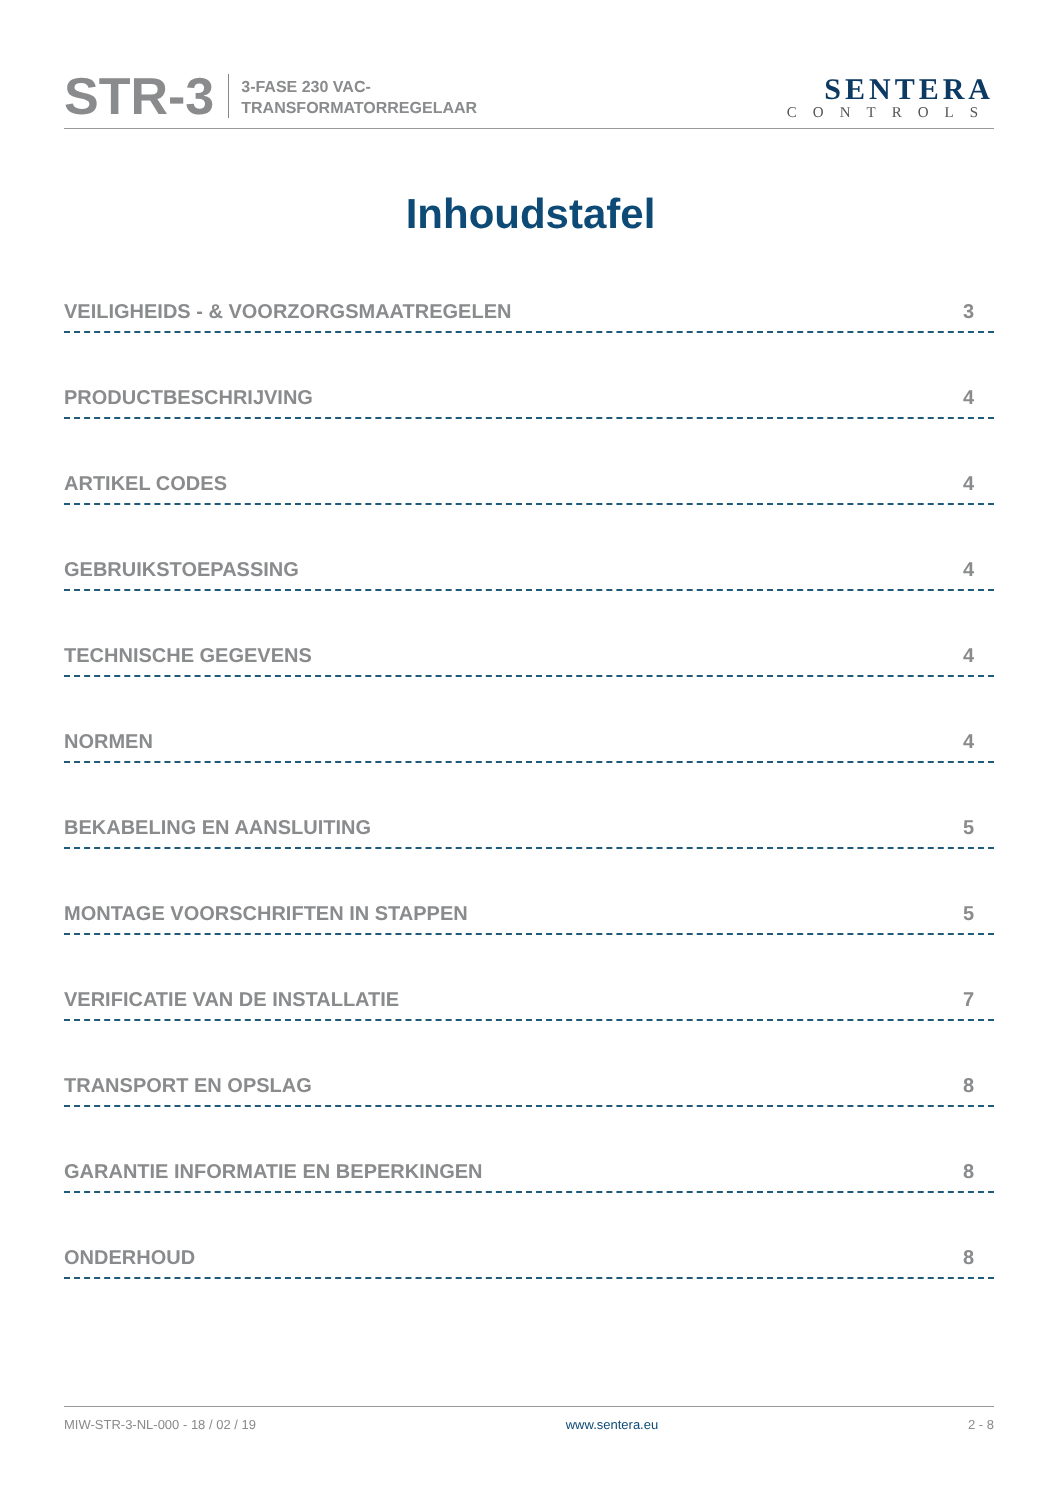STR-3
3-FASE 230 VAC-
TRANSFORMATORREGELAAR
SENTERA
CONTROLS
Inhoudstafel
VEILIGHEIDS - & VOORZORGSMAATREGELEN 3
PRODUCTBESCHRIJVING 4
ARTIKEL CODES 4
GEBRUIKSTOEPASSING 4
TECHNISCHE GEGEVENS 4
NORMEN 4
BEKABELING EN AANSLUITING 5
MONTAGE VOORSCHRIFTEN IN STAPPEN 5
VERIFICATIE VAN DE INSTALLATIE 7
TRANSPORT EN OPSLAG 8
GARANTIE INFORMATIE EN BEPERKINGEN 8
ONDERHOUD 8
MIW-STR-3-NL-000 - 18 / 02 / 19 www.sentera.eu 2 - 8